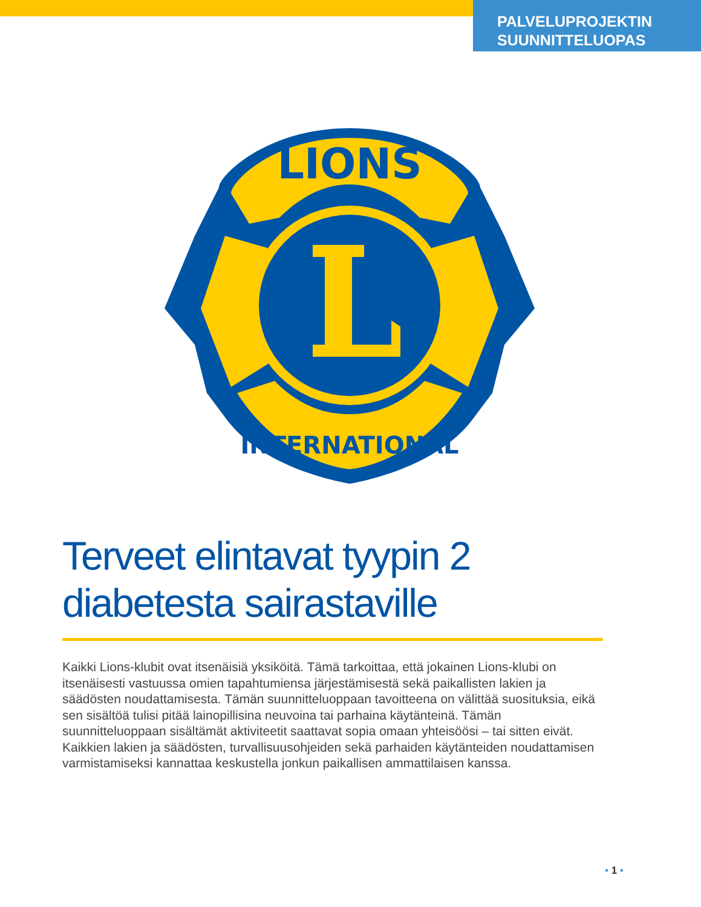PALVELUPROJEKTIN
SUUNNITTELUOPAS
LIONS
INTERNATIONAL
Terveet elintavat tyypin 2 diabetesta sairastaville
Kaikki Lions-klubit ovat itsenäisiä yksiköitä. Tämä tarkoittaa, että jokainen Lions-klubi on itsenäisesti vastuussa omien tapahtumiensa järjestämisestä sekä paikallisten lakien ja säädösten noudattamisesta. Tämän suunnitteluoppaan tavoitteena on välittää suosituksia, eikä sen sisältöä tulisi pitää lainopillisina neuvoina tai parhaina käytänteinä. Tämän suunnitteluoppaan sisältämät aktiviteetit saattavat sopia omaan yhteisöösi – tai sitten eivät. Kaikkien lakien ja säädösten, turvallisuusohjeiden sekä parhaiden käytänteiden noudattamisen varmistamiseksi kannattaa keskustella jonkun paikallisen ammattilaisen kanssa.
• 1 •